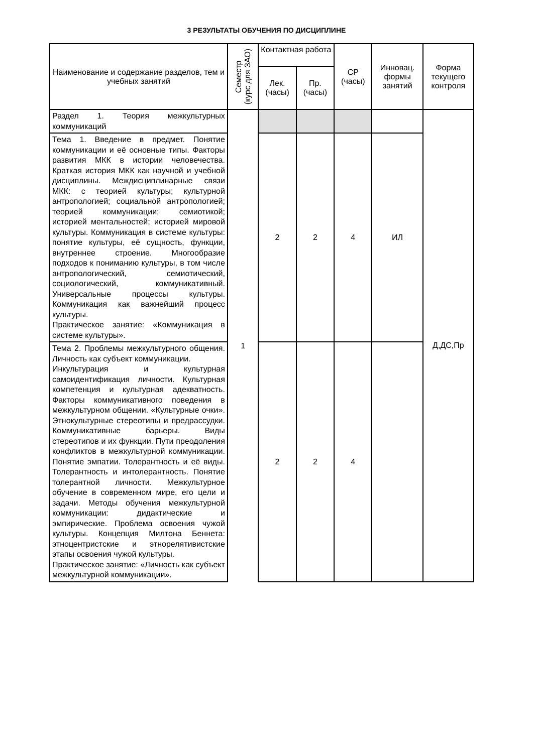3 РЕЗУЛЬТАТЫ ОБУЧЕНИЯ ПО ДИСЦИПЛИНЕ
| Наименование и содержание разделов, тем и учебных занятий | Семестр (курс для ЗАО) | Контактная работа | | СР (часы) | Инновац. формы занятий | Форма текущего контроля |
| --- | --- | --- | --- | --- | --- | --- |
| | | Лек. (часы) | Пр. (часы) | | | |
| Раздел 1. Теория межкультурных коммуникаций | 1 | | | | | Д,ДС,Пр |
| Тема 1. Введение в предмет. Понятие коммуникации и её основные типы. Факторы развития МКК в истории человечества. Краткая история МКК как научной и учебной дисциплины. Междисциплинарные связи МКК: с теорией культуры; культурной антропологией; социальной антропологией; теорией коммуникации; семиотикой; историей ментальностей; историей мировой культуры. Коммуникация в системе культуры: понятие культуры, её сущность, функции, внутреннее строение. Многообразие подходов к пониманию культуры, в том числе антропологический, семиотический, социологический, коммуникативный. Универсальные процессы культуры. Коммуникация как важнейший процесс культуры. Практическое занятие: «Коммуникация в системе культуры». | | 2 | 2 | 4 | ИЛ | |
| Тема 2. Проблемы межкультурного общения. Личность как субъект коммуникации. Инкультурация и культурная самоидентификация личности. Культурная компетенция и культурная адекватность. Факторы коммуникативного поведения в межкультурном общении. «Культурные очки». Этнокультурные стереотипы и предрассудки. Коммуникативные барьеры. Виды стереотипов и их функции. Пути преодоления конфликтов в межкультурной коммуникации. Понятие эмпатии. Толерантность и её виды. Толерантность и интолерантность. Понятие толерантной личности. Межкультурное обучение в современном мире, его цели и задачи. Методы обучения межкультурной коммуникации: дидактические и эмпирические. Проблема освоения чужой культуры. Концепция Милтона Беннета: этноцентристские и этнорелятивистские этапы освоения чужой культуры. Практическое занятие: «Личность как субъект межкультурной коммуникации». | | 2 | 2 | 4 | | |